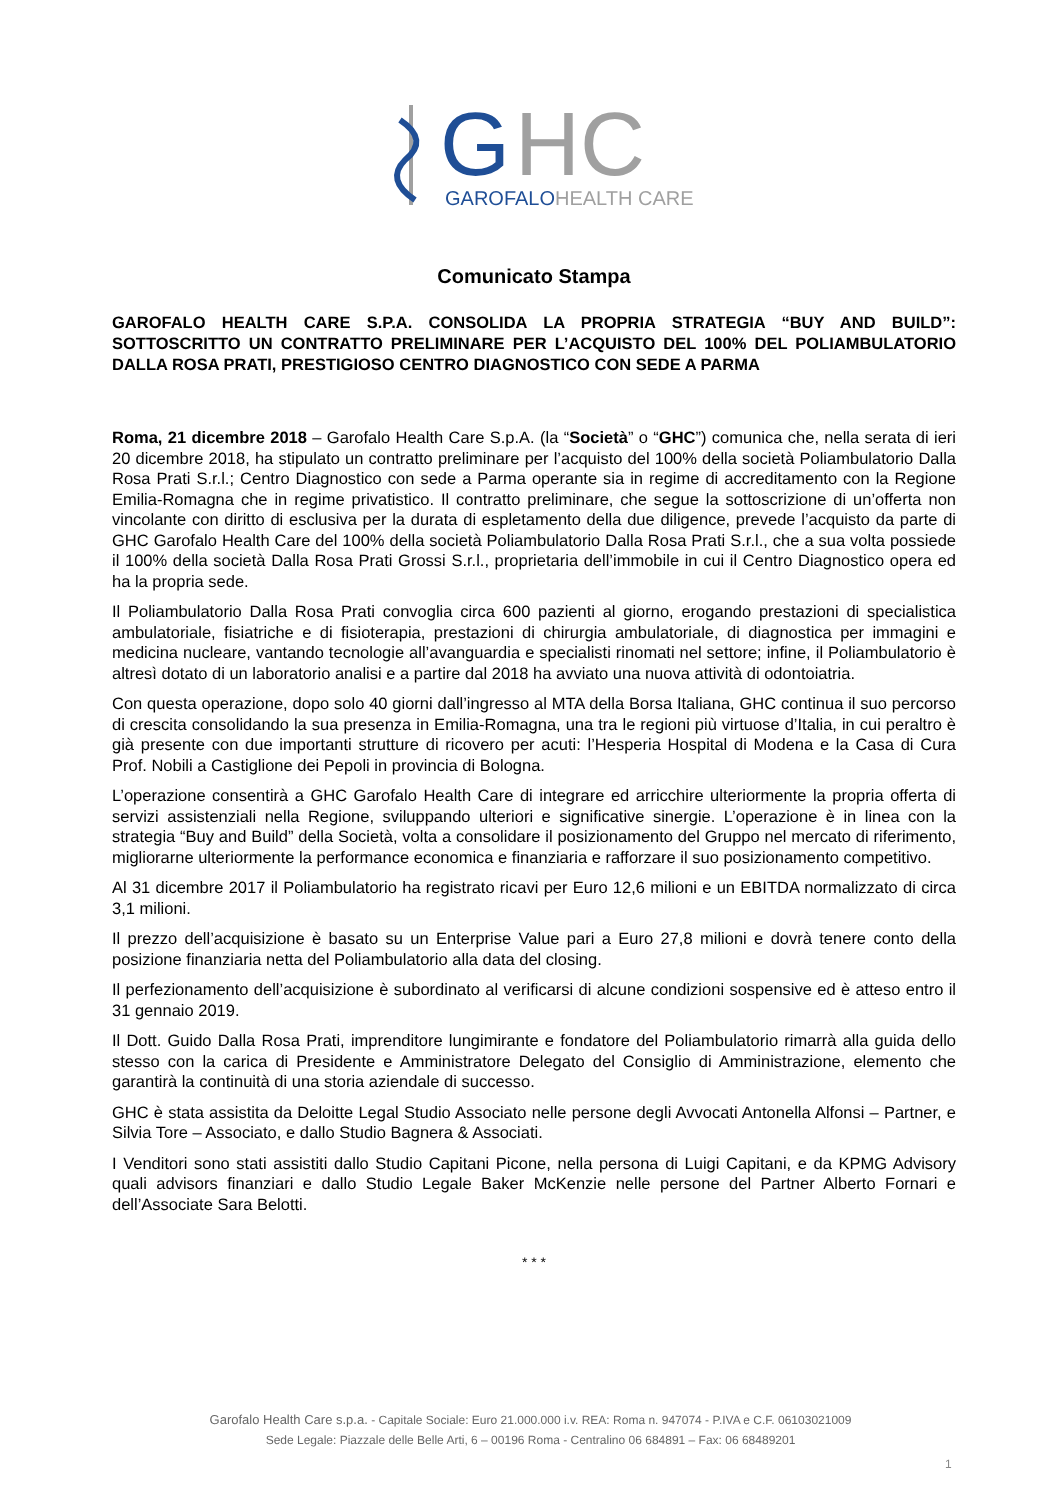G
HC
GAROFALO
HEALTH CARE
Comunicato Stampa
GAROFALO HEALTH CARE S.P.A. CONSOLIDA LA PROPRIA STRATEGIA “BUY AND BUILD”: SOTTOSCRITTO UN CONTRATTO PRELIMINARE PER L’ACQUISTO DEL 100% DEL POLIAMBULATORIO DALLA ROSA PRATI, PRESTIGIOSO CENTRO DIAGNOSTICO CON SEDE A PARMA
Roma, 21 dicembre 2018 – Garofalo Health Care S.p.A. (la “Società” o “GHC”) comunica che, nella serata di ieri 20 dicembre 2018, ha stipulato un contratto preliminare per l’acquisto del 100% della società Poliambulatorio Dalla Rosa Prati S.r.l.; Centro Diagnostico con sede a Parma operante sia in regime di accreditamento con la Regione Emilia-Romagna che in regime privatistico. Il contratto preliminare, che segue la sottoscrizione di un’offerta non vincolante con diritto di esclusiva per la durata di espletamento della due diligence, prevede l’acquisto da parte di GHC Garofalo Health Care del 100% della società Poliambulatorio Dalla Rosa Prati S.r.l., che a sua volta possiede il 100% della società Dalla Rosa Prati Grossi S.r.l., proprietaria dell’immobile in cui il Centro Diagnostico opera ed ha la propria sede.
Il Poliambulatorio Dalla Rosa Prati convoglia circa 600 pazienti al giorno, erogando prestazioni di specialistica ambulatoriale, fisiatriche e di fisioterapia, prestazioni di chirurgia ambulatoriale, di diagnostica per immagini e medicina nucleare, vantando tecnologie all’avanguardia e specialisti rinomati nel settore; infine, il Poliambulatorio è altresì dotato di un laboratorio analisi e a partire dal 2018 ha avviato una nuova attività di odontoiatria.
Con questa operazione, dopo solo 40 giorni dall’ingresso al MTA della Borsa Italiana, GHC continua il suo percorso di crescita consolidando la sua presenza in Emilia-Romagna, una tra le regioni più virtuose d’Italia, in cui peraltro è già presente con due importanti strutture di ricovero per acuti: l’Hesperia Hospital di Modena e la Casa di Cura Prof. Nobili a Castiglione dei Pepoli in provincia di Bologna.
L’operazione consentirà a GHC Garofalo Health Care di integrare ed arricchire ulteriormente la propria offerta di servizi assistenziali nella Regione, sviluppando ulteriori e significative sinergie. L’operazione è in linea con la strategia “Buy and Build” della Società, volta a consolidare il posizionamento del Gruppo nel mercato di riferimento, migliorarne ulteriormente la performance economica e finanziaria e rafforzare il suo posizionamento competitivo.
Al 31 dicembre 2017 il Poliambulatorio ha registrato ricavi per Euro 12,6 milioni e un EBITDA normalizzato di circa 3,1 milioni.
Il prezzo dell’acquisizione è basato su un Enterprise Value pari a Euro 27,8 milioni e dovrà tenere conto della posizione finanziaria netta del Poliambulatorio alla data del closing.
Il perfezionamento dell’acquisizione è subordinato al verificarsi di alcune condizioni sospensive ed è atteso entro il 31 gennaio 2019.
Il Dott. Guido Dalla Rosa Prati, imprenditore lungimirante e fondatore del Poliambulatorio rimarrà alla guida dello stesso con la carica di Presidente e Amministratore Delegato del Consiglio di Amministrazione, elemento che garantirà la continuità di una storia aziendale di successo.
GHC è stata assistita da Deloitte Legal Studio Associato nelle persone degli Avvocati Antonella Alfonsi – Partner, e Silvia Tore – Associato, e dallo Studio Bagnera & Associati.
I Venditori sono stati assistiti dallo Studio Capitani Picone, nella persona di Luigi Capitani, e da KPMG Advisory quali advisors finanziari e dallo Studio Legale Baker McKenzie nelle persone del Partner Alberto Fornari e dell’Associate Sara Belotti.
* * *
Garofalo Health Care s.p.a. - Capitale Sociale: Euro 21.000.000 i.v. REA: Roma n. 947074 - P.IVA e C.F. 06103021009
Sede Legale: Piazzale delle Belle Arti, 6 – 00196 Roma - Centralino 06 684891 – Fax: 06 68489201
1